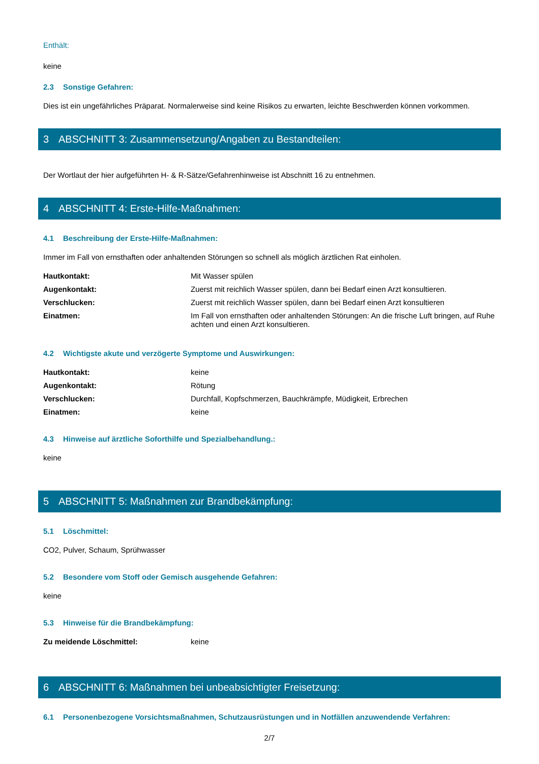Enthält:
keine
2.3 Sonstige Gefahren:
Dies ist ein ungefährliches Präparat. Normalerweise sind keine Risikos zu erwarten, leichte Beschwerden können vorkommen.
3 ABSCHNITT 3: Zusammensetzung/Angaben zu Bestandteilen:
Der Wortlaut der hier aufgeführten H- & R-Sätze/Gefahrenhinweise ist Abschnitt 16 zu entnehmen.
4 ABSCHNITT 4: Erste-Hilfe-Maßnahmen:
4.1 Beschreibung der Erste-Hilfe-Maßnahmen:
Immer im Fall von ernsthaften oder anhaltenden Störungen so schnell als möglich ärztlichen Rat einholen.
Hautkontakt: Mit Wasser spülen
Augenkontakt: Zuerst mit reichlich Wasser spülen, dann bei Bedarf einen Arzt konsultieren.
Verschlucken: Zuerst mit reichlich Wasser spülen, dann bei Bedarf einen Arzt konsultieren
Einatmen: Im Fall von ernsthaften oder anhaltenden Störungen: An die frische Luft bringen, auf Ruhe achten und einen Arzt konsultieren.
4.2 Wichtigste akute und verzögerte Symptome und Auswirkungen:
Hautkontakt: keine
Augenkontakt: Rötung
Verschlucken: Durchfall, Kopfschmerzen, Bauchkrämpfe, Müdigkeit, Erbrechen
Einatmen: keine
4.3 Hinweise auf ärztliche Soforthilfe und Spezialbehandlung.:
keine
5 ABSCHNITT 5: Maßnahmen zur Brandbekämpfung:
5.1 Löschmittel:
CO2, Pulver, Schaum, Sprühwasser
5.2 Besondere vom Stoff oder Gemisch ausgehende Gefahren:
keine
5.3 Hinweise für die Brandbekämpfung:
Zu meidende Löschmittel: keine
6 ABSCHNITT 6: Maßnahmen bei unbeabsichtigter Freisetzung:
6.1 Personenbezogene Vorsichtsmaßnahmen, Schutzausrüstungen und in Notfällen anzuwendende Verfahren:
2/7